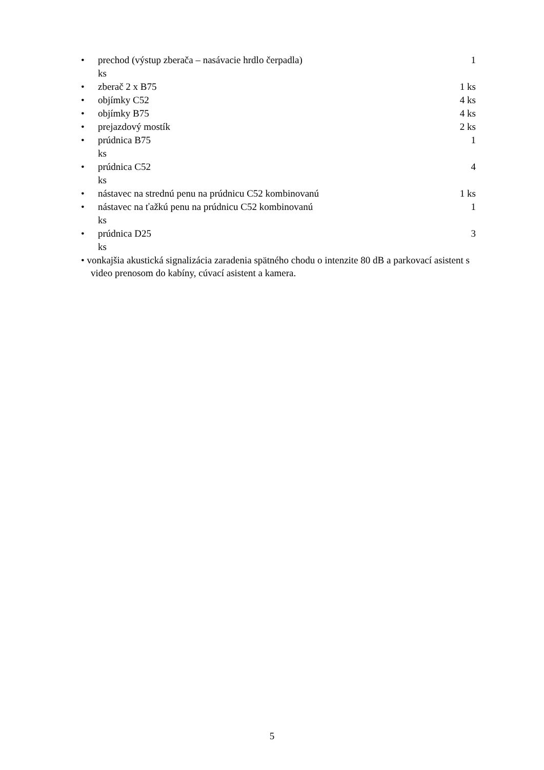• prechod (výstup zberača – nasávacie hrdlo čerpadla) 1
ks
• zberač 2 x B75 1 ks
• objímky C52 4 ks
• objímky B75 4 ks
• prejazdový mostík 2 ks
• prúdnica B75 1
ks
• prúdnica C52 4
ks
• nástavec na strednú penu na prúdnicu C52 kombinovanú 1 ks
• nástavec na ťažkú penu na prúdnicu C52 kombinovanú 1
ks
• prúdnica D25 3
ks
• vonkajšia akustická signalizácia zaradenia spätného chodu o intenzite 80 dB a parkovací asistent s video prenosom do kabíny, cúvací asistent a kamera.
5